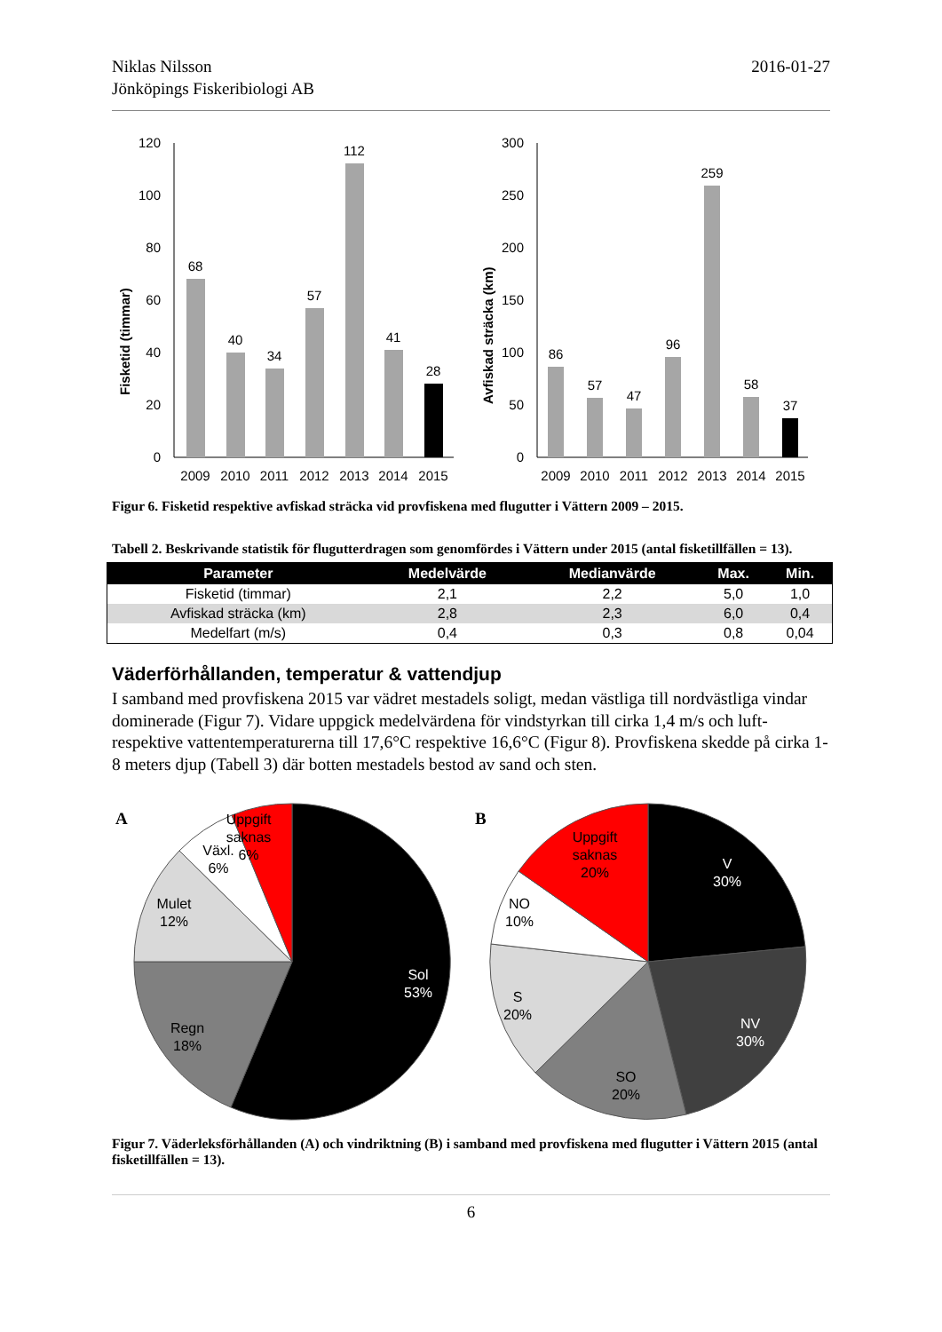Niklas Nilsson
Jönköpings Fiskeribiologi AB
2016-01-27
Fisketid (timmar)
120
100
80
60
40
20
0
68
40
34
57
112
41
28
2009
2010
2011
2012
2013
2014
2015
Avfiskad sträcka (km)
300
250
200
150
100
50
0
86
57
47
96
259
58
37
2009
2010
2011
2012
2013
2014
2015
Figur 6. Fisketid respektive avfiskad sträcka vid provfiskena med flugutter i Vättern 2009 – 2015.
Tabell 2. Beskrivande statistik för flugutterdragen som genomfördes i Vättern under 2015 (antal fisketillfällen = 13).
| Parameter | Medelvärde | Medianvärde | Max. | Min. |
| --- | --- | --- | --- | --- |
| Fisketid (timmar) | 2,1 | 2,2 | 5,0 | 1,0 |
| Avfiskad sträcka (km) | 2,8 | 2,3 | 6,0 | 0,4 |
| Medelfart (m/s) | 0,4 | 0,3 | 0,8 | 0,04 |
Väderförhållanden, temperatur & vattendjup
I samband med provfiskena 2015 var vädret mestadels soligt, medan västliga till nordvästliga vindar dominerade (Figur 7). Vidare uppgick medelvärdena för vindstyrkan till cirka 1,4 m/s och luft- respektive vattentemperaturerna till 17,6°C respektive 16,6°C (Figur 8). Provfiskena skedde på cirka 1-8 meters djup (Tabell 3) där botten mestadels bestod av sand och sten.
A
Uppgift
saknas
6%
Växl.
6%
Mulet
12%
Regn
18%
Sol
53%
B
Uppgift
saknas
20%
NO
10%
S
20%
SO
20%
V
30%
NV
30%
Figur 7. Väderleksförhållanden (A) och vindriktning (B) i samband med provfiskena med flugutter i Vättern 2015 (antal fisketillfällen = 13).
6